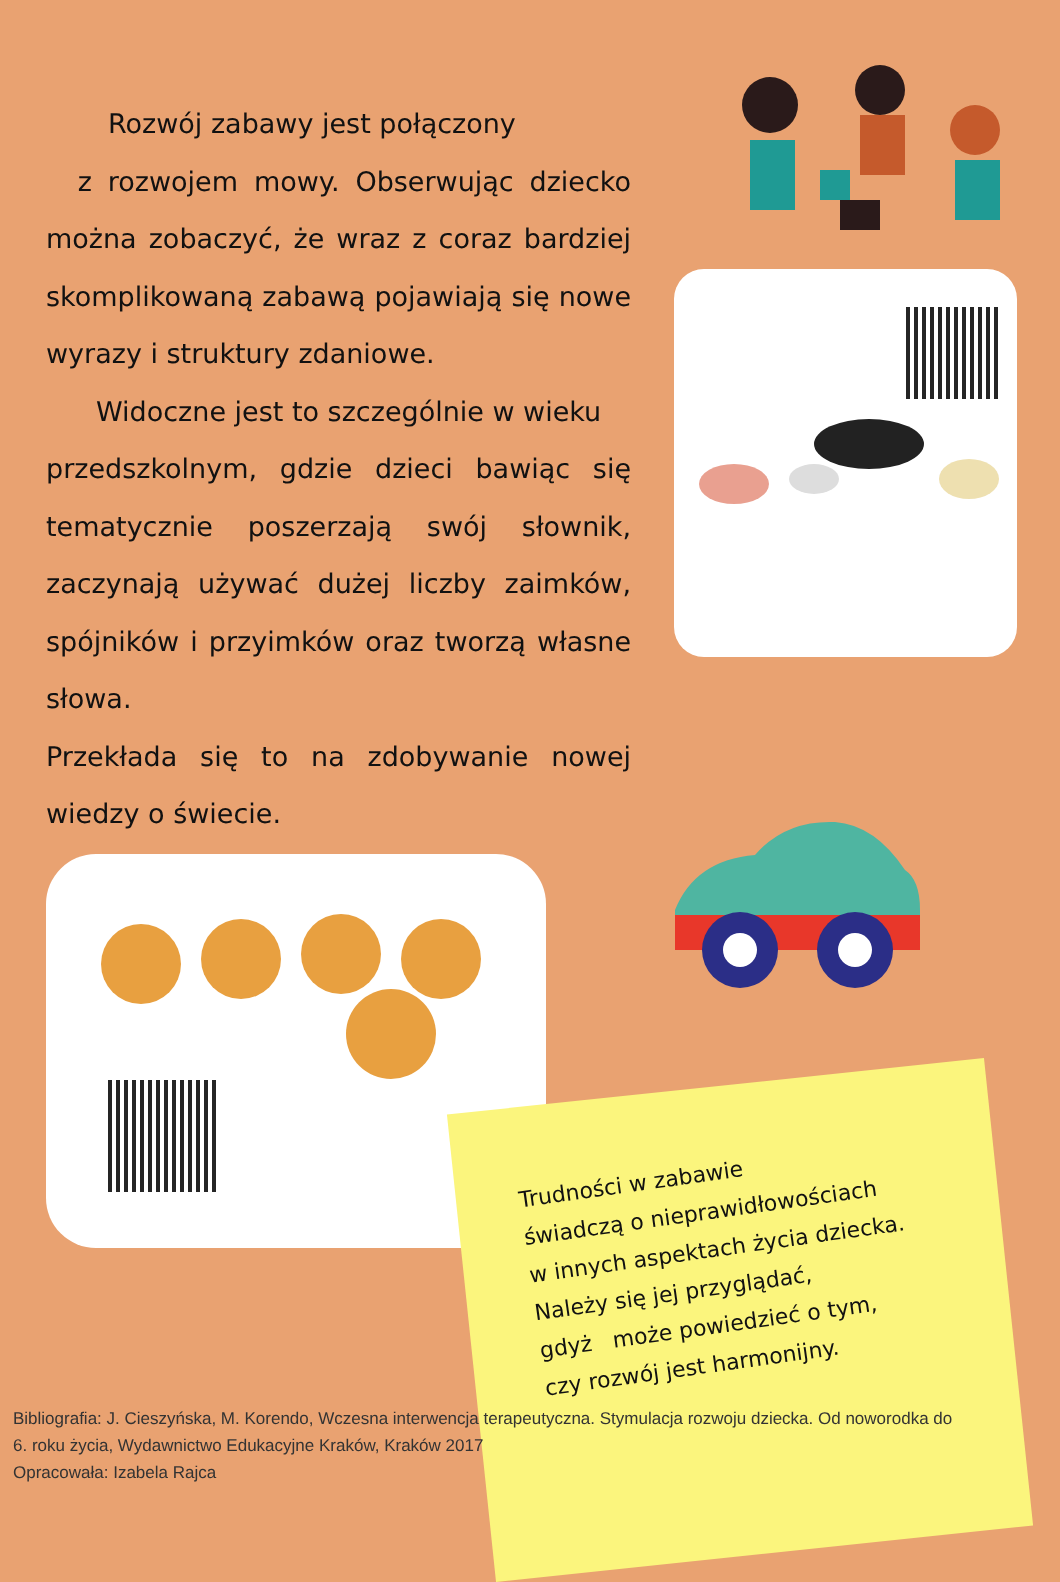Rozwój zabawy jest połączony
z rozwojem mowy. Obserwując dziecko można zobaczyć, że wraz z coraz bardziej skomplikowaną zabawą pojawiają się nowe wyrazy i struktury zdaniowe.
Widoczne jest to szczególnie w wieku
przedszkolnym, gdzie dzieci bawiąc się tematycznie poszerzają swój słownik, zaczynają używać dużej liczby zaimków, spójników i przyimków oraz tworzą własne słowa.
Przekłada się to na zdobywanie nowej wiedzy o świecie.
Trudności w zabawie
świadczą o nieprawidłowościach
w innych aspektach życia dziecka.
Należy się jej przyglądać,
gdyż może powiedzieć o tym,
czy rozwój jest harmonijny.
Bibliografia: J. Cieszyńska, M. Korendo, Wczesna interwencja terapeutyczna. Stymulacja rozwoju dziecka. Od noworodka do 6. roku życia, Wydawnictwo Edukacyjne Kraków, Kraków 2017
Opracowała: Izabela Rajca